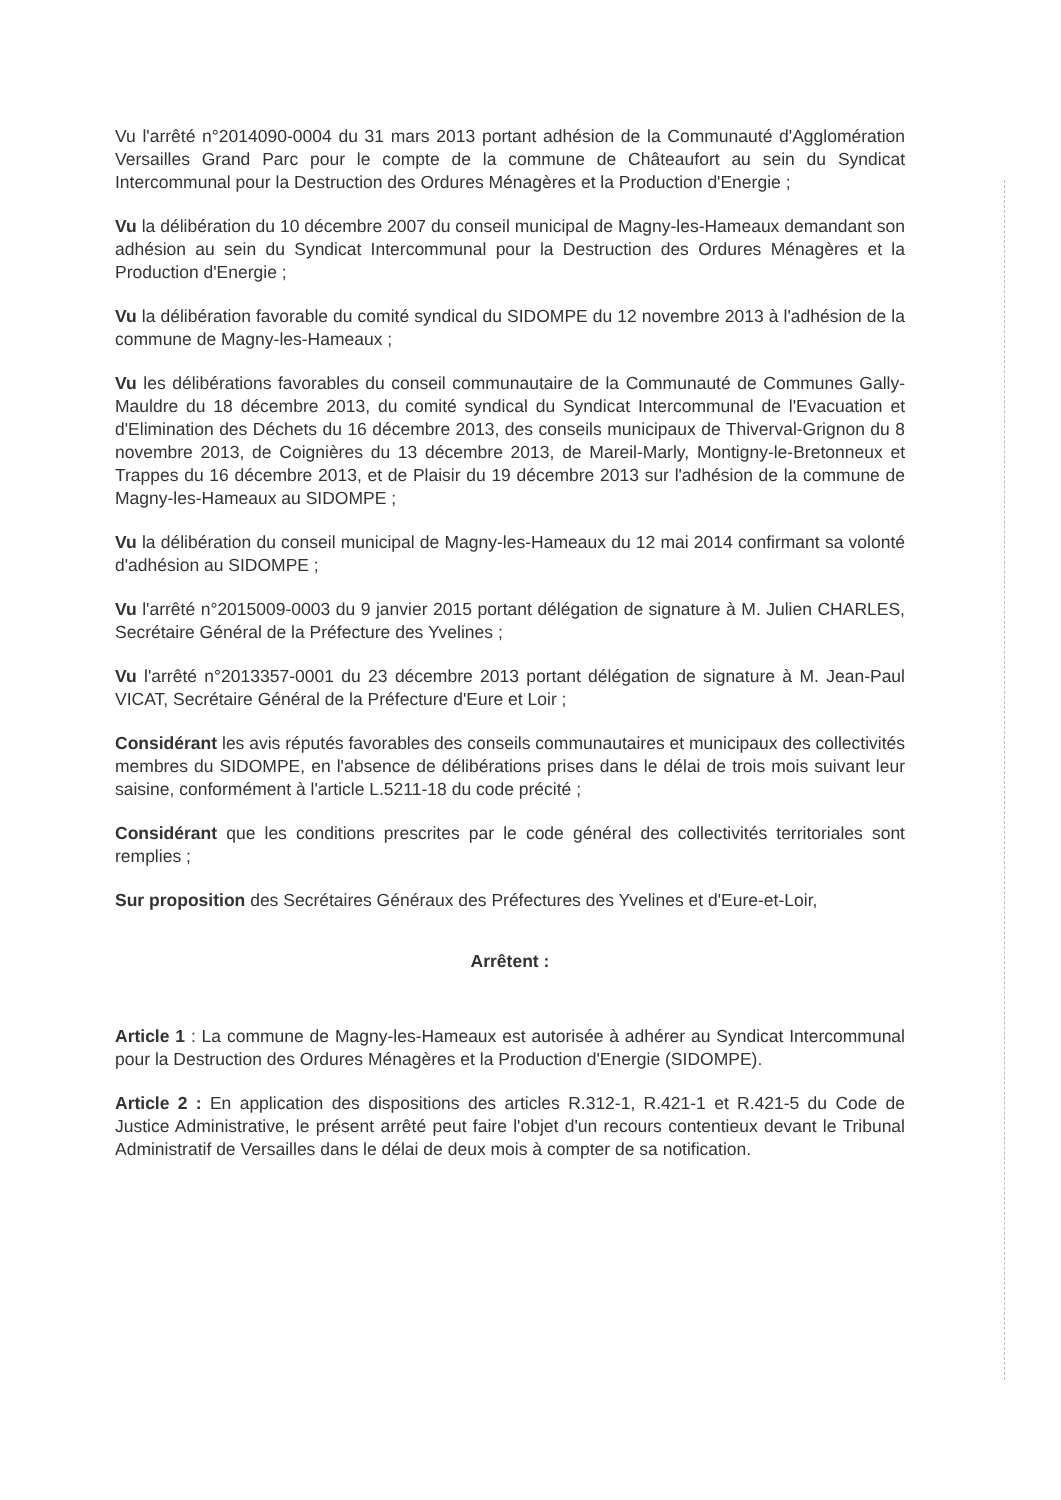Vu l'arrêté n°2014090-0004 du 31 mars 2013 portant adhésion de la Communauté d'Agglomération Versailles Grand Parc pour le compte de la commune de Châteaufort au sein du Syndicat Intercommunal pour la Destruction des Ordures Ménagères et la Production d'Energie ;
Vu la délibération du 10 décembre 2007 du conseil municipal de Magny-les-Hameaux demandant son adhésion au sein du Syndicat Intercommunal pour la Destruction des Ordures Ménagères et la Production d'Energie ;
Vu la délibération favorable du comité syndical du SIDOMPE du 12 novembre 2013 à l'adhésion de la commune de Magny-les-Hameaux ;
Vu les délibérations favorables du conseil communautaire de la Communauté de Communes Gally-Mauldre du 18 décembre 2013, du comité syndical du Syndicat Intercommunal de l'Evacuation et d'Elimination des Déchets du 16 décembre 2013, des conseils municipaux de Thiverval-Grignon du 8 novembre 2013, de Coignières du 13 décembre 2013, de Mareil-Marly, Montigny-le-Bretonneux et Trappes du 16 décembre 2013, et de Plaisir du 19 décembre 2013 sur l'adhésion de la commune de Magny-les-Hameaux au SIDOMPE ;
Vu la délibération du conseil municipal de Magny-les-Hameaux du 12 mai 2014 confirmant sa volonté d'adhésion au SIDOMPE ;
Vu l'arrêté n°2015009-0003 du 9 janvier 2015 portant délégation de signature à M. Julien CHARLES, Secrétaire Général de la Préfecture des Yvelines ;
Vu l'arrêté n°2013357-0001 du 23 décembre 2013 portant délégation de signature à M. Jean-Paul VICAT, Secrétaire Général de la Préfecture d'Eure et Loir ;
Considérant les avis réputés favorables des conseils communautaires et municipaux des collectivités membres du SIDOMPE, en l'absence de délibérations prises dans le délai de trois mois suivant leur saisine, conformément à l'article L.5211-18 du code précité ;
Considérant que les conditions prescrites par le code général des collectivités territoriales sont remplies ;
Sur proposition des Secrétaires Généraux des Préfectures des Yvelines et d'Eure-et-Loir,
Arrêtent :
Article 1 : La commune de Magny-les-Hameaux est autorisée à adhérer au Syndicat Intercommunal pour la Destruction des Ordures Ménagères et la Production d'Energie (SIDOMPE).
Article 2 : En application des dispositions des articles R.312-1, R.421-1 et R.421-5 du Code de Justice Administrative, le présent arrêté peut faire l'objet d'un recours contentieux devant le Tribunal Administratif de Versailles dans le délai de deux mois à compter de sa notification.